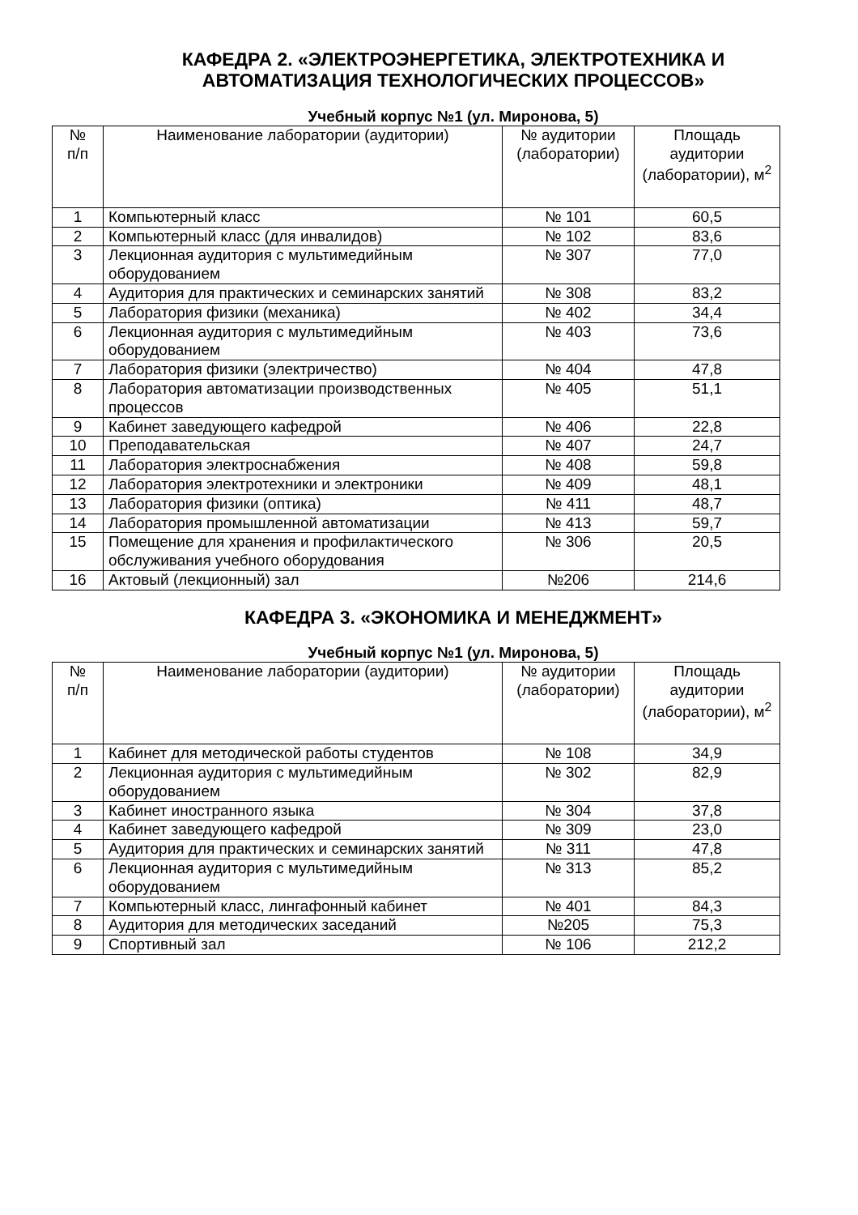КАФЕДРА 2. «ЭЛЕКТРОЭНЕРГЕТИКА, ЭЛЕКТРОТЕХНИКА И
АВТОМАТИЗАЦИЯ ТЕХНОЛОГИЧЕСКИХ ПРОЦЕССОВ»
Учебный корпус №1 (ул. Миронова, 5)
| № п/п | Наименование лаборатории (аудитории) | № аудитории (лаборатории) | Площадь аудитории (лаборатории), м<sup>2</sup> |
| --- | --- | --- | --- |
| 1 | Компьютерный класс | № 101 | 60,5 |
| 2 | Компьютерный класс (для инвалидов) | № 102 | 83,6 |
| 3 | Лекционная аудитория с мультимедийным оборудованием | № 307 | 77,0 |
| 4 | Аудитория для практических и семинарских занятий | № 308 | 83,2 |
| 5 | Лаборатория физики (механика) | № 402 | 34,4 |
| 6 | Лекционная аудитория с мультимедийным оборудованием | № 403 | 73,6 |
| 7 | Лаборатория физики (электричество) | № 404 | 47,8 |
| 8 | Лаборатория автоматизации производственных процессов | № 405 | 51,1 |
| 9 | Кабинет заведующего кафедрой | № 406 | 22,8 |
| 10 | Преподавательская | № 407 | 24,7 |
| 11 | Лаборатория электроснабжения | № 408 | 59,8 |
| 12 | Лаборатория электротехники и электроники | № 409 | 48,1 |
| 13 | Лаборатория физики (оптика) | № 411 | 48,7 |
| 14 | Лаборатория промышленной автоматизации | № 413 | 59,7 |
| 15 | Помещение для хранения и профилактического обслуживания учебного оборудования | № 306 | 20,5 |
| 16 | Актовый (лекционный) зал | №206 | 214,6 |
КАФЕДРА 3. «ЭКОНОМИКА И МЕНЕДЖМЕНТ»
Учебный корпус №1 (ул. Миронова, 5)
| № п/п | Наименование лаборатории (аудитории) | № аудитории (лаборатории) | Площадь аудитории (лаборатории), м<sup>2</sup> |
| --- | --- | --- | --- |
| 1 | Кабинет для методической работы студентов | № 108 | 34,9 |
| 2 | Лекционная аудитория с мультимедийным оборудованием | № 302 | 82,9 |
| 3 | Кабинет иностранного языка | № 304 | 37,8 |
| 4 | Кабинет заведующего кафедрой | № 309 | 23,0 |
| 5 | Аудитория для практических и семинарских занятий | № 311 | 47,8 |
| 6 | Лекционная аудитория с мультимедийным оборудованием | № 313 | 85,2 |
| 7 | Компьютерный класс, лингафонный кабинет | № 401 | 84,3 |
| 8 | Аудитория для методических заседаний | №205 | 75,3 |
| 9 | Спортивный зал | № 106 | 212,2 |